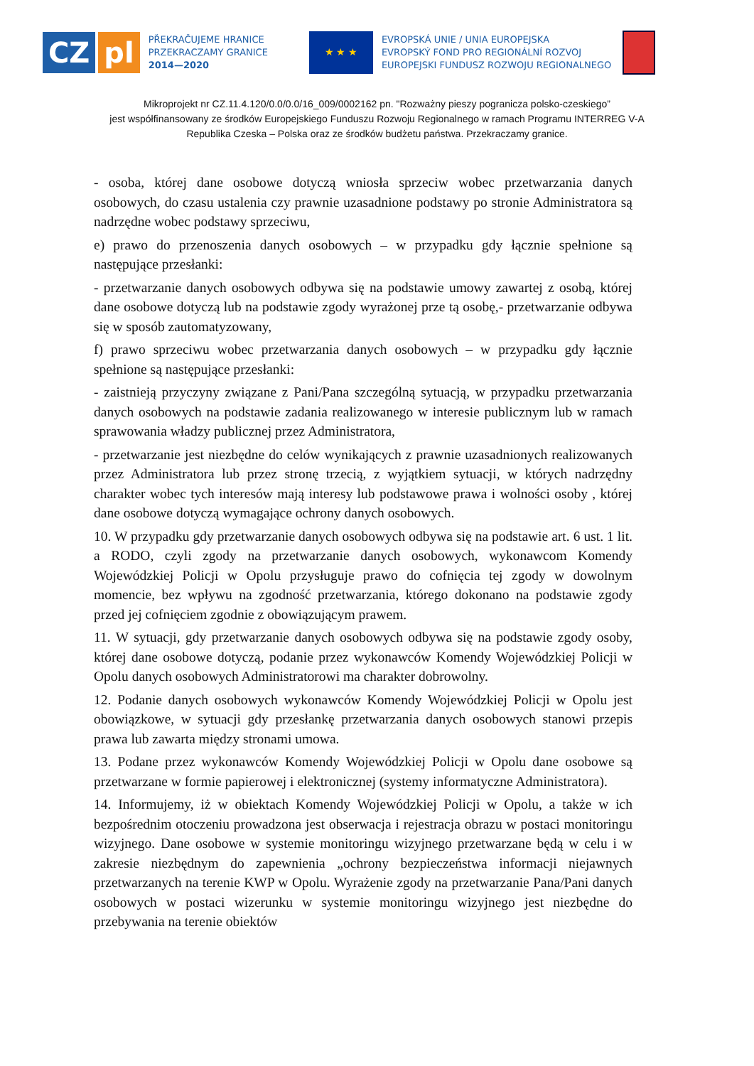CZ pl
PŘEKRAČUJEME HRANICE
PRZEKRACZAMY GRANICE
2014—2020
★ ★ ★
EVROPSKÁ UNIE / UNIA EUROPEJSKA
EVROPSKÝ FOND PRO REGIONÁLNÍ ROZVOJ
EUROPEJSKI FUNDUSZ ROZWOJU REGIONALNEGO
Mikroprojekt nr CZ.11.4.120/0.0/0.0/16_009/0002162 pn. "Rozważny pieszy pogranicza polsko-czeskiego”
jest współfinansowany ze środków Europejskiego Funduszu Rozwoju Regionalnego w ramach Programu INTERREG V-A
Republika Czeska – Polska oraz ze środków budżetu państwa. Przekraczamy granice.
- osoba, której dane osobowe dotyczą wniosła sprzeciw wobec przetwarzania danych osobowych, do czasu ustalenia czy prawnie uzasadnione podstawy po stronie Administratora są nadrzędne wobec podstawy sprzeciwu,
e) prawo do przenoszenia danych osobowych – w przypadku gdy łącznie spełnione są następujące przesłanki:
- przetwarzanie danych osobowych odbywa się na podstawie umowy zawartej z osobą, której dane osobowe dotyczą lub na podstawie zgody wyrażonej prze tą osobę,- przetwarzanie odbywa się w sposób zautomatyzowany,
f) prawo sprzeciwu wobec przetwarzania danych osobowych – w przypadku gdy łącznie spełnione są następujące przesłanki:
- zaistnieją przyczyny związane z Pani/Pana szczególną sytuacją, w przypadku przetwarzania danych osobowych na podstawie zadania realizowanego w interesie publicznym lub w ramach sprawowania władzy publicznej przez Administratora,
- przetwarzanie jest niezbędne do celów wynikających z prawnie uzasadnionych realizowanych przez Administratora lub przez stronę trzecią, z wyjątkiem sytuacji, w których nadrzędny charakter wobec tych interesów mają interesy lub podstawowe prawa i wolności osoby , której dane osobowe dotyczą wymagające ochrony danych osobowych.
10. W przypadku gdy przetwarzanie danych osobowych odbywa się na podstawie art. 6 ust. 1 lit. a RODO, czyli zgody na przetwarzanie danych osobowych, wykonawcom Komendy Wojewódzkiej Policji w Opolu przysługuje prawo do cofnięcia tej zgody w dowolnym momencie, bez wpływu na zgodność przetwarzania, którego dokonano na podstawie zgody przed jej cofnięciem zgodnie z obowiązującym prawem.
11. W sytuacji, gdy przetwarzanie danych osobowych odbywa się na podstawie zgody osoby, której dane osobowe dotyczą, podanie przez wykonawców Komendy Wojewódzkiej Policji w Opolu danych osobowych Administratorowi ma charakter dobrowolny.
12. Podanie danych osobowych wykonawców Komendy Wojewódzkiej Policji w Opolu jest obowiązkowe, w sytuacji gdy przesłankę przetwarzania danych osobowych stanowi przepis prawa lub zawarta między stronami umowa.
13. Podane przez wykonawców Komendy Wojewódzkiej Policji w Opolu dane osobowe są przetwarzane w formie papierowej i elektronicznej (systemy informatyczne Administratora).
14. Informujemy, iż w obiektach Komendy Wojewódzkiej Policji w Opolu, a także w ich bezpośrednim otoczeniu prowadzona jest obserwacja i rejestracja obrazu w postaci monitoringu wizyjnego. Dane osobowe w systemie monitoringu wizyjnego przetwarzane będą w celu i w zakresie niezbędnym do zapewnienia „ochrony bezpieczeństwa informacji niejawnych przetwarzanych na terenie KWP w Opolu. Wyrażenie zgody na przetwarzanie Pana/Pani danych osobowych w postaci wizerunku w systemie monitoringu wizyjnego jest niezbędne do przebywania na terenie obiektów